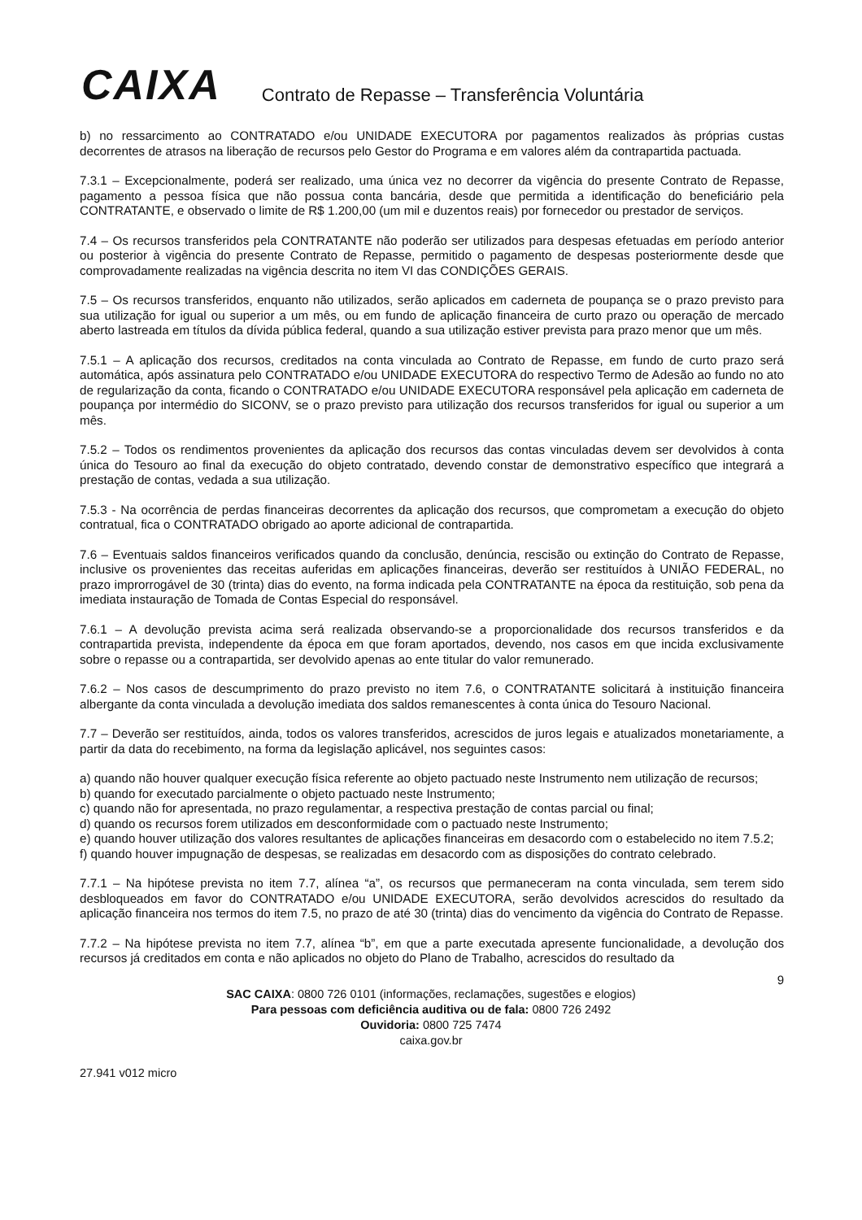CAIXA
Contrato de Repasse – Transferência Voluntária
b) no ressarcimento ao CONTRATADO e/ou UNIDADE EXECUTORA por pagamentos realizados às próprias custas decorrentes de atrasos na liberação de recursos pelo Gestor do Programa e em valores além da contrapartida pactuada.
7.3.1 – Excepcionalmente, poderá ser realizado, uma única vez no decorrer da vigência do presente Contrato de Repasse, pagamento a pessoa física que não possua conta bancária, desde que permitida a identificação do beneficiário pela CONTRATANTE, e observado o limite de R$ 1.200,00 (um mil e duzentos reais) por fornecedor ou prestador de serviços.
7.4 – Os recursos transferidos pela CONTRATANTE não poderão ser utilizados para despesas efetuadas em período anterior ou posterior à vigência do presente Contrato de Repasse, permitido o pagamento de despesas posteriormente desde que comprovadamente realizadas na vigência descrita no item VI das CONDIÇÕES GERAIS.
7.5 – Os recursos transferidos, enquanto não utilizados, serão aplicados em caderneta de poupança se o prazo previsto para sua utilização for igual ou superior a um mês, ou em fundo de aplicação financeira de curto prazo ou operação de mercado aberto lastreada em títulos da dívida pública federal, quando a sua utilização estiver prevista para prazo menor que um mês.
7.5.1 – A aplicação dos recursos, creditados na conta vinculada ao Contrato de Repasse, em fundo de curto prazo será automática, após assinatura pelo CONTRATADO e/ou UNIDADE EXECUTORA do respectivo Termo de Adesão ao fundo no ato de regularização da conta, ficando o CONTRATADO e/ou UNIDADE EXECUTORA responsável pela aplicação em caderneta de poupança por intermédio do SICONV, se o prazo previsto para utilização dos recursos transferidos for igual ou superior a um mês.
7.5.2 – Todos os rendimentos provenientes da aplicação dos recursos das contas vinculadas devem ser devolvidos à conta única do Tesouro ao final da execução do objeto contratado, devendo constar de demonstrativo específico que integrará a prestação de contas, vedada a sua utilização.
7.5.3 - Na ocorrência de perdas financeiras decorrentes da aplicação dos recursos, que comprometam a execução do objeto contratual, fica o CONTRATADO obrigado ao aporte adicional de contrapartida.
7.6 – Eventuais saldos financeiros verificados quando da conclusão, denúncia, rescisão ou extinção do Contrato de Repasse, inclusive os provenientes das receitas auferidas em aplicações financeiras, deverão ser restituídos à UNIÃO FEDERAL, no prazo improrrogável de 30 (trinta) dias do evento, na forma indicada pela CONTRATANTE na época da restituição, sob pena da imediata instauração de Tomada de Contas Especial do responsável.
7.6.1 – A devolução prevista acima será realizada observando-se a proporcionalidade dos recursos transferidos e da contrapartida prevista, independente da época em que foram aportados, devendo, nos casos em que incida exclusivamente sobre o repasse ou a contrapartida, ser devolvido apenas ao ente titular do valor remunerado.
7.6.2 – Nos casos de descumprimento do prazo previsto no item 7.6, o CONTRATANTE solicitará à instituição financeira albergante da conta vinculada a devolução imediata dos saldos remanescentes à conta única do Tesouro Nacional.
7.7 – Deverão ser restituídos, ainda, todos os valores transferidos, acrescidos de juros legais e atualizados monetariamente, a partir da data do recebimento, na forma da legislação aplicável, nos seguintes casos:
a) quando não houver qualquer execução física referente ao objeto pactuado neste Instrumento nem utilização de recursos;
b) quando for executado parcialmente o objeto pactuado neste Instrumento;
c) quando não for apresentada, no prazo regulamentar, a respectiva prestação de contas parcial ou final;
d) quando os recursos forem utilizados em desconformidade com o pactuado neste Instrumento;
e) quando houver utilização dos valores resultantes de aplicações financeiras em desacordo com o estabelecido no item 7.5.2;
f) quando houver impugnação de despesas, se realizadas em desacordo com as disposições do contrato celebrado.
7.7.1 – Na hipótese prevista no item 7.7, alínea “a”, os recursos que permaneceram na conta vinculada, sem terem sido desbloqueados em favor do CONTRATADO e/ou UNIDADE EXECUTORA, serão devolvidos acrescidos do resultado da aplicação financeira nos termos do item 7.5, no prazo de até 30 (trinta) dias do vencimento da vigência do Contrato de Repasse.
7.7.2 – Na hipótese prevista no item 7.7, alínea “b”, em que a parte executada apresente funcionalidade, a devolução dos recursos já creditados em conta e não aplicados no objeto do Plano de Trabalho, acrescidos do resultado da
9
SAC CAIXA: 0800 726 0101 (informações, reclamações, sugestões e elogios)
Para pessoas com deficiência auditiva ou de fala: 0800 726 2492
Ouvidoria: 0800 725 7474
caixa.gov.br
27.941 v012 micro